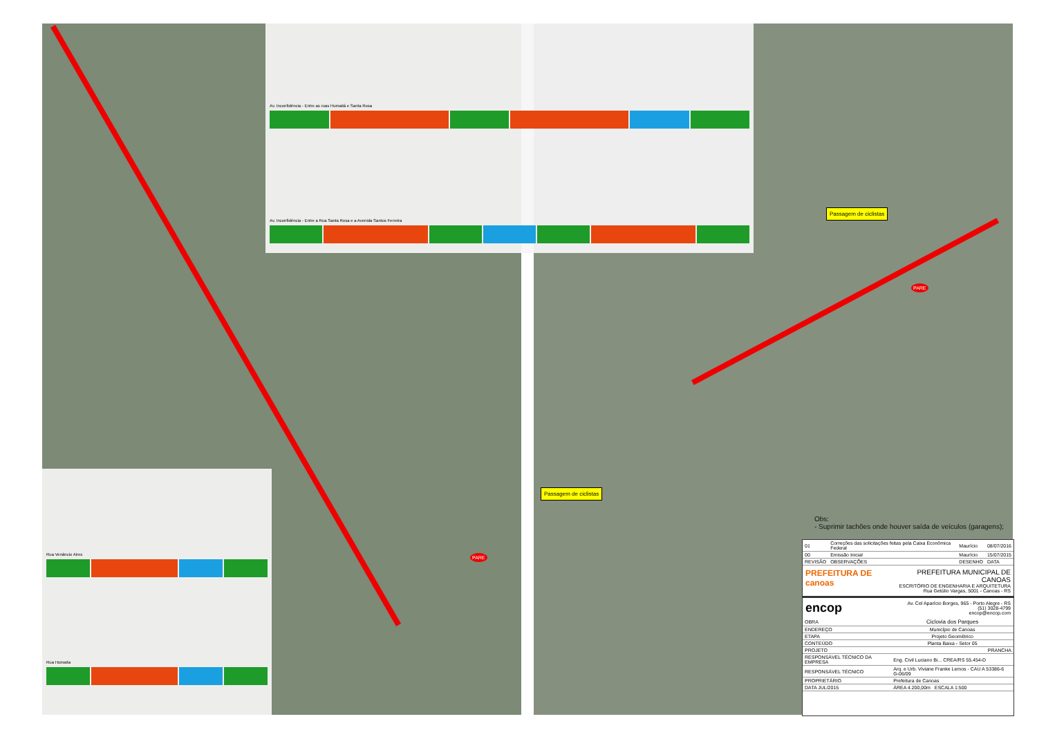Av. Inconfidência - Entre as ruas Humaitá e Santa Rosa
Av. Inconfidência - Entre a Rua Santa Rosa e a Avenida Santos Ferreira
Rua Venâncio Aires
Rua Humaita
Passagem de ciclistas
Passagem de ciclistas
PARE
PARE
Obs:
- Suprimir tachões onde houver saída de veículos (garagens);
| 01 | Correções das solicitações feitas pela Caixa Econômica Federal | Maurício | 08/07/2016 |
| 00 | Emissão Inicial | Maurício | 15/07/2015 |
| REVISÃO | OBSERVAÇÕES | DESENHO | DATA |
PREFEITURA DE canoas
PREFEITURA MUNICIPAL DE CANOAS
ESCRITÓRIO DE ENGENHARIA E ARQUITETURA
Rua Getúlio Vargas, 5001 - Canoas - RS
encop
Av. Cel Aparício Borges, 965 - Porto Alegre - RS
(51) 3028-4799
encop@encop.com
| OBRA | Ciclovia dos Parques |
| ENDEREÇO | Município de Canoas |
| ETAPA | Projeto Geométrico |
| CONTEÚDO | Planta Baixa - Setor 05 |
| PROJETO | PRANCHA |
| RESPONSÁVEL TÉCNICO DA EMPRESA | Eng. Civil Luciano Bi... CREA/RS 55.454-D |
| RESPONSÁVEL TÉCNICO | Arq. e Urb. Viviane Franke Lemos - CAU A 53386-6 G-06/09 |
| PROPRIETÁRIO | Prefeitura de Canoas |
| DATA JUL/2015 | ÁREA 4.200,00m ESCALA 1:500 |